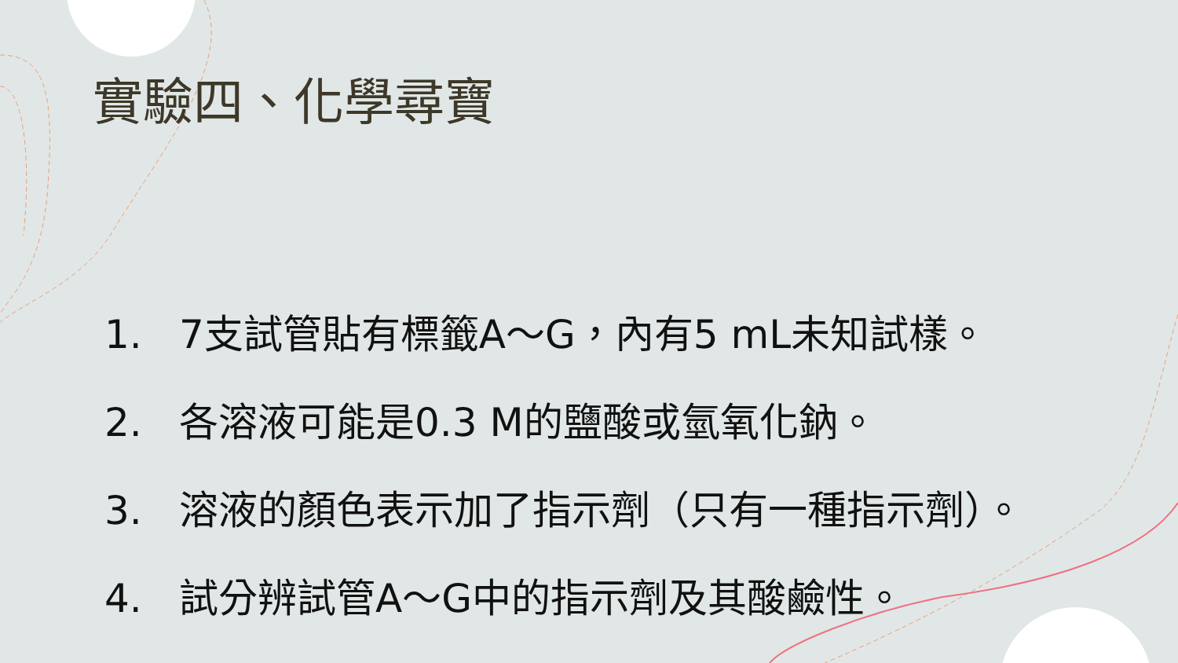實驗四、化學尋寶
1. 7支試管貼有標籤A～G，內有5 mL未知試樣。
2. 各溶液可能是0.3 M的鹽酸或氫氧化鈉。
3. 溶液的顏色表示加了指示劑（只有一種指示劑）。
4. 試分辨試管A～G中的指示劑及其酸鹼性。